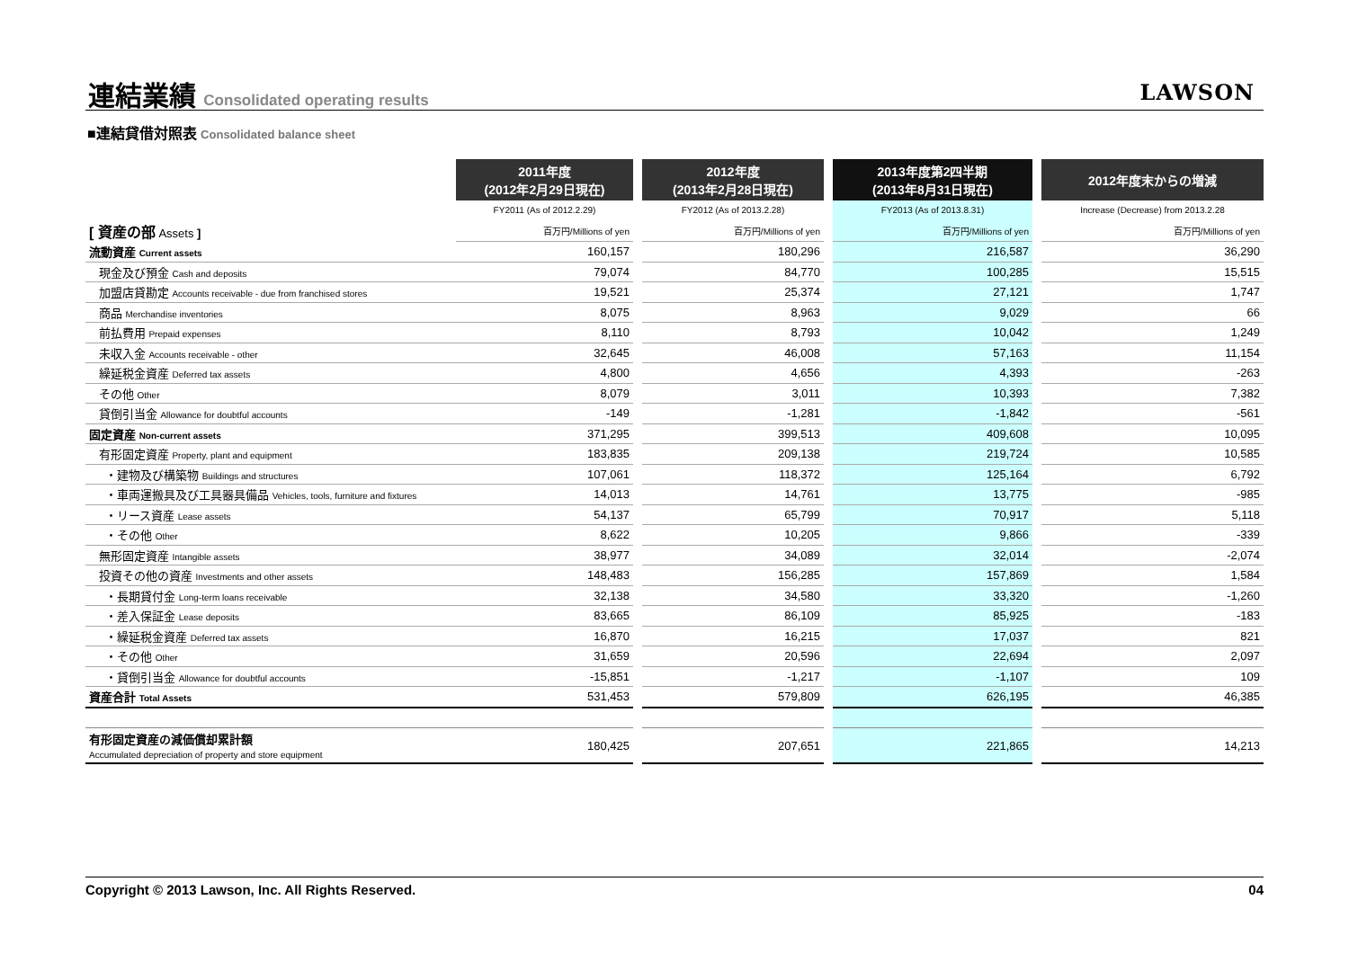連結業績 Consolidated operating results
LAWSON
■連結貸借対照表 Consolidated balance sheet
| | 2011年度 (2012年2月29日現在) | | 2012年度 (2013年2月28日現在) | | 2013年度第2四半期 (2013年8月31日現在) | | 2012年度末からの増減 |
| --- | --- | --- | --- | --- | --- | --- | --- |
| | FY2011 (As of 2012.2.29) | | FY2012 (As of 2013.2.28) | | FY2013 (As of 2013.8.31) | | Increase (Decrease) from 2013.2.28 |
| [ 資産の部 Assets ] | 百万円/Millions of yen | | 百万円/Millions of yen | | 百万円/Millions of yen | | 百万円/Millions of yen |
| 流動資産 Current assets | 160,157 | | 180,296 | | 216,587 | | 36,290 |
| 現金及び預金 Cash and deposits | 79,074 | | 84,770 | | 100,285 | | 15,515 |
| 加盟店貸勘定 Accounts receivable - due from franchised stores | 19,521 | | 25,374 | | 27,121 | | 1,747 |
| 商品 Merchandise inventories | 8,075 | | 8,963 | | 9,029 | | 66 |
| 前払費用 Prepaid expenses | 8,110 | | 8,793 | | 10,042 | | 1,249 |
| 未収入金 Accounts receivable - other | 32,645 | | 46,008 | | 57,163 | | 11,154 |
| 繰延税金資産 Deferred tax assets | 4,800 | | 4,656 | | 4,393 | | -263 |
| その他 Other | 8,079 | | 3,011 | | 10,393 | | 7,382 |
| 貸倒引当金 Allowance for doubtful accounts | -149 | | -1,281 | | -1,842 | | -561 |
| 固定資産 Non-current assets | 371,295 | | 399,513 | | 409,608 | | 10,095 |
| 有形固定資産 Property, plant and equipment | 183,835 | | 209,138 | | 219,724 | | 10,585 |
| ・建物及び構築物 Buildings and structures | 107,061 | | 118,372 | | 125,164 | | 6,792 |
| ・車両運搬具及び工具器具備品 Vehicles, tools, furniture and fixtures | 14,013 | | 14,761 | | 13,775 | | -985 |
| ・リース資産 Lease assets | 54,137 | | 65,799 | | 70,917 | | 5,118 |
| ・その他 Other | 8,622 | | 10,205 | | 9,866 | | -339 |
| 無形固定資産 Intangible assets | 38,977 | | 34,089 | | 32,014 | | -2,074 |
| 投資その他の資産 Investments and other assets | 148,483 | | 156,285 | | 157,869 | | 1,584 |
| ・長期貸付金 Long-term loans receivable | 32,138 | | 34,580 | | 33,320 | | -1,260 |
| ・差入保証金 Lease deposits | 83,665 | | 86,109 | | 85,925 | | -183 |
| ・繰延税金資産 Deferred tax assets | 16,870 | | 16,215 | | 17,037 | | 821 |
| ・その他 Other | 31,659 | | 20,596 | | 22,694 | | 2,097 |
| ・貸倒引当金 Allowance for doubtful accounts | -15,851 | | -1,217 | | -1,107 | | 109 |
| 資産合計 Total Assets | 531,453 | | 579,809 | | 626,195 | | 46,385 |
| 有形固定資産の減価償却累計額 Accumulated depreciation of property and store equipment | 180,425 | | 207,651 | | 221,865 | | 14,213 |
Copyright © 2013 Lawson, Inc. All Rights Reserved. 04